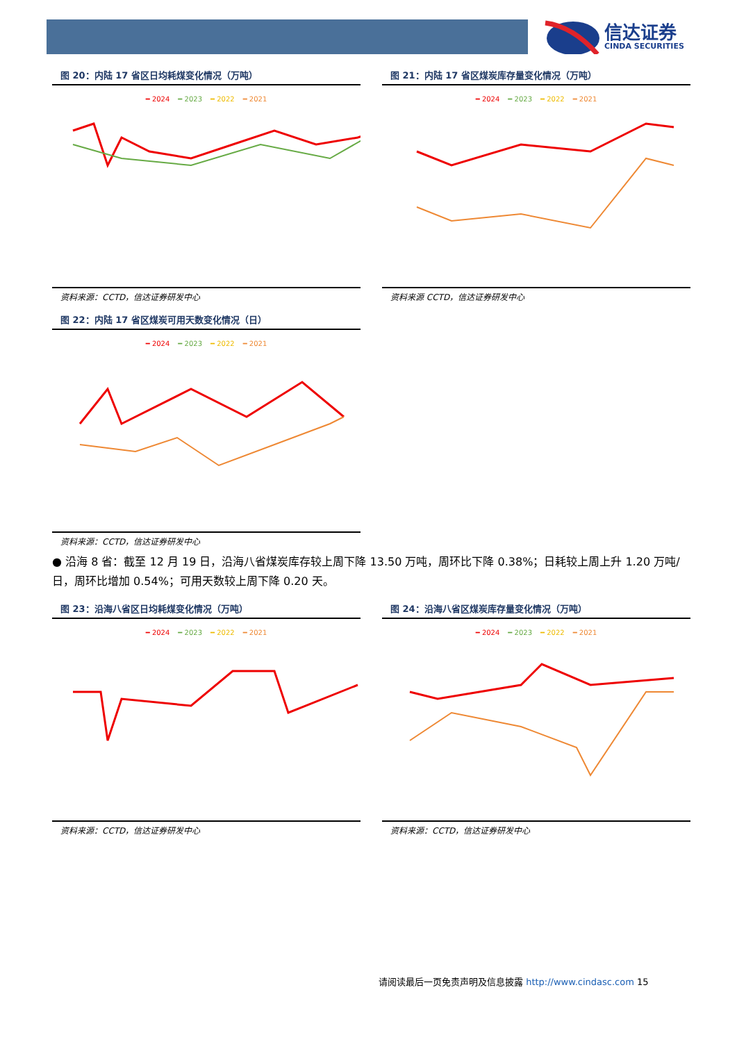信达证券
CINDA SECURITIES
图 20：内陆 17 省区日均耗煤变化情况（万吨）
━ 2024 ━ 2023 ━ 2022 ━ 2021
资料来源：CCTD，信达证券研发中心
图 21：内陆 17 省区煤炭库存量变化情况（万吨）
━ 2024 ━ 2023 ━ 2022 ━ 2021
资料来源 CCTD，信达证券研发中心
图 22：内陆 17 省区煤炭可用天数变化情况（日）
━ 2024 ━ 2023 ━ 2022 ━ 2021
资料来源：CCTD，信达证券研发中心
● 沿海 8 省：截至 12 月 19 日，沿海八省煤炭库存较上周下降 13.50 万吨，周环比下降 0.38%；日耗较上周上升 1.20 万吨/日，周环比增加 0.54%；可用天数较上周下降 0.20 天。
图 23：沿海八省区日均耗煤变化情况（万吨）
━ 2024 ━ 2023 ━ 2022 ━ 2021
资料来源：CCTD，信达证券研发中心
图 24：沿海八省区煤炭库存量变化情况（万吨）
━ 2024 ━ 2023 ━ 2022 ━ 2021
资料来源：CCTD，信达证券研发中心
请阅读最后一页免责声明及信息披露 http://www.cindasc.com 15